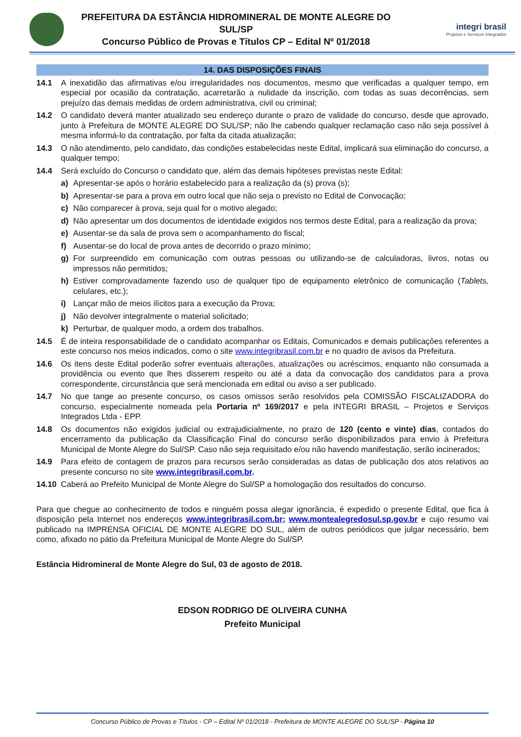PREFEITURA DA ESTÂNCIA HIDROMINERAL DE MONTE ALEGRE DO SUL/SP
Concurso Público de Provas e Títulos CP – Edital Nº 01/2018
integri brasil
Projetos e Serviços Integrados
14. DAS DISPOSIÇÕES FINAIS
14.1 A inexatidão das afirmativas e/ou irregularidades nos documentos, mesmo que verificadas a qualquer tempo, em especial por ocasião da contratação, acarretarão a nulidade da inscrição, com todas as suas decorrências, sem prejuízo das demais medidas de ordem administrativa, civil ou criminal;
14.2 O candidato deverá manter atualizado seu endereço durante o prazo de validade do concurso, desde que aprovado, junto à Prefeitura de MONTE ALEGRE DO SUL/SP; não lhe cabendo qualquer reclamação caso não seja possível à mesma informá-lo da contratação, por falta da citada atualização;
14.3 O não atendimento, pelo candidato, das condições estabelecidas neste Edital, implicará sua eliminação do concurso, a qualquer tempo;
14.4 Será excluído do Concurso o candidato que, além das demais hipóteses previstas neste Edital:
a) Apresentar-se após o horário estabelecido para a realização da (s) prova (s);
b) Apresentar-se para a prova em outro local que não seja o previsto no Edital de Convocação;
c) Não comparecer à prova, seja qual for o motivo alegado;
d) Não apresentar um dos documentos de identidade exigidos nos termos deste Edital, para a realização da prova;
e) Ausentar-se da sala de prova sem o acompanhamento do fiscal;
f) Ausentar-se do local de prova antes de decorrido o prazo mínimo;
g) For surpreendido em comunicação com outras pessoas ou utilizando-se de calculadoras, livros, notas ou impressos não permitidos;
h) Estiver comprovadamente fazendo uso de qualquer tipo de equipamento eletrônico de comunicação (Tablets, celulares, etc.);
i) Lançar mão de meios ilícitos para a execução da Prova;
j) Não devolver integralmente o material solicitado;
k) Perturbar, de qualquer modo, a ordem dos trabalhos.
14.5 É de inteira responsabilidade de o candidato acompanhar os Editais, Comunicados e demais publicações referentes a este concurso nos meios indicados, como o site www.integribrasil.com.br e no quadro de avisos da Prefeitura.
14.6 Os itens deste Edital poderão sofrer eventuais alterações, atualizações ou acréscimos, enquanto não consumada a providência ou evento que lhes disserem respeito ou até a data da convocação dos candidatos para a prova correspondente, circunstância que será mencionada em edital ou aviso a ser publicado.
14.7 No que tange ao presente concurso, os casos omissos serão resolvidos pela COMISSÃO FISCALIZADORA do concurso, especialmente nomeada pela Portaria nº 169/2017 e pela INTEGRI BRASIL – Projetos e Serviços Integrados Ltda - EPP.
14.8 Os documentos não exigidos judicial ou extrajudicialmente, no prazo de 120 (cento e vinte) dias, contados do encerramento da publicação da Classificação Final do concurso serão disponibilizados para envio à Prefeitura Municipal de Monte Alegre do Sul/SP. Caso não seja requisitado e/ou não havendo manifestação, serão incinerados;
14.9 Para efeito de contagem de prazos para recursos serão consideradas as datas de publicação dos atos relativos ao presente concurso no site www.integribrasil.com.br.
14.10 Caberá ao Prefeito Municipal de Monte Alegre do Sul/SP a homologação dos resultados do concurso.
Para que chegue ao conhecimento de todos e ninguém possa alegar ignorância, é expedido o presente Edital, que fica à disposição pela Internet nos endereços www.integribrasil.com.br; www.montealegredosul.sp.gov.br e cujo resumo vai publicado na IMPRENSA OFICIAL DE MONTE ALEGRE DO SUL, além de outros periódicos que julgar necessário, bem como, afixado no pátio da Prefeitura Municipal de Monte Alegre do Sul/SP.
Estância Hidromineral de Monte Alegre do Sul, 03 de agosto de 2018.
EDSON RODRIGO DE OLIVEIRA CUNHA
Prefeito Municipal
Concurso Público de Provas e Títulos - CP – Edital Nº 01/2018 - Prefeitura de MONTE ALEGRE DO SUL/SP - Página 10